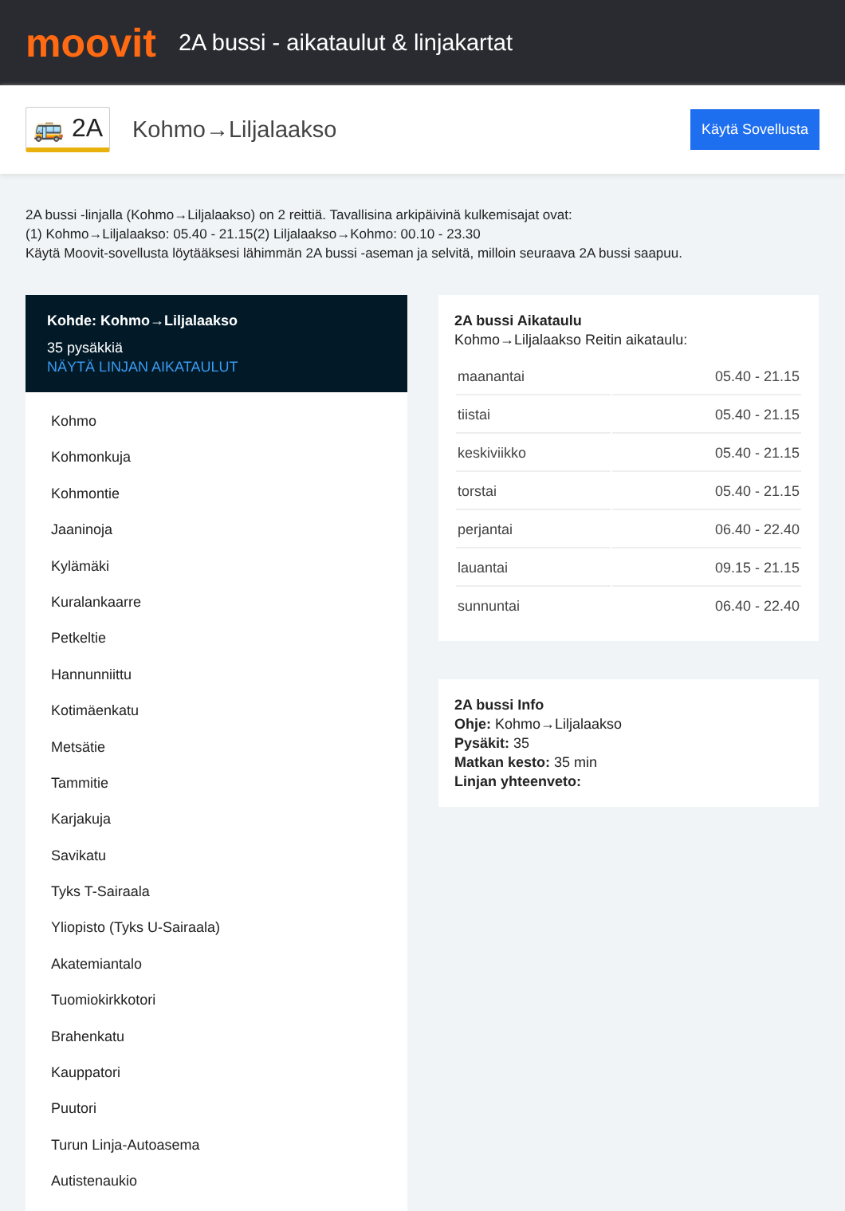moovit
2A bussi - aikataulut & linjakartat
🚌 2A Kohmo→Liljalaakso Käytä Sovellusta
2A bussi -linjalla (Kohmo→Liljalaakso) on 2 reittiä. Tavallisina arkipäivinä kulkemisajat ovat:
(1) Kohmo→Liljalaakso: 05.40 - 21.15(2) Liljalaakso→Kohmo: 00.10 - 23.30
Käytä Moovit-sovellusta löytääksesi lähimmän 2A bussi -aseman ja selvitä, milloin seuraava 2A bussi saapuu.
Kohde: Kohmo→Liljalaakso
35 pysäkkiä
NÄYTÄ LINJAN AIKATAULUT
Kohmo
Kohmonkuja
Kohmontie
Jaaninoja
Kylämäki
Kuralankaarre
Petkeltie
Hannunniittu
Kotimäenkatu
Metsätie
Tammitie
Karjakuja
Savikatu
Tyks T-Sairaala
Yliopisto (Tyks U-Sairaala)
Akatemiantalo
Tuomiokirkkotori
Brahenkatu
Kauppatori
Puutori
Turun Linja-Autoasema
Autistenaukio
2A bussi Aikataulu
Kohmo→Liljalaakso Reitin aikataulu:
| maanantai | 05.40 - 21.15 |
| tiistai | 05.40 - 21.15 |
| keskiviikko | 05.40 - 21.15 |
| torstai | 05.40 - 21.15 |
| perjantai | 06.40 - 22.40 |
| lauantai | 09.15 - 21.15 |
| sunnuntai | 06.40 - 22.40 |
2A bussi Info
Ohje: Kohmo→Liljalaakso
Pysäkit: 35
Matkan kesto: 35 min
Linjan yhteenveto: